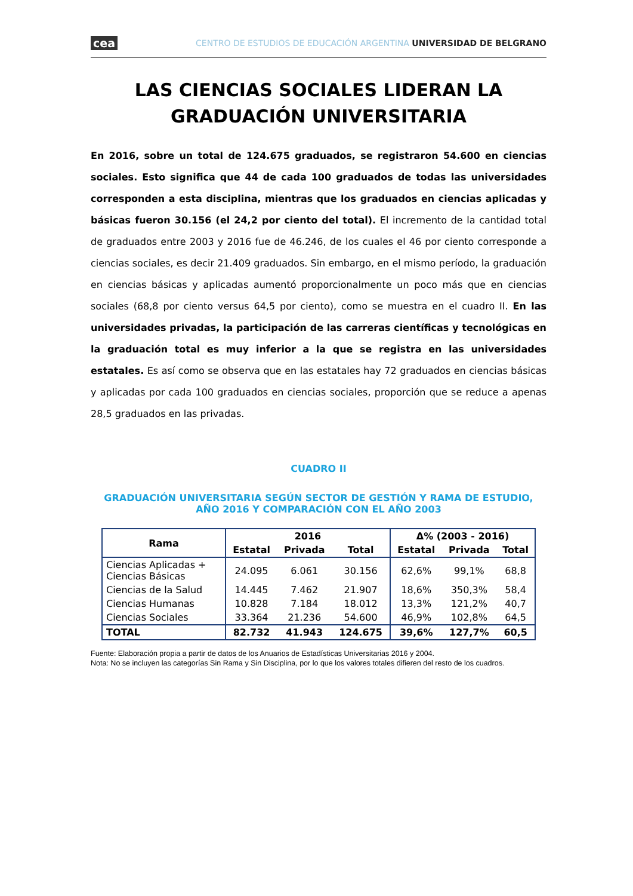cea CENTRO DE ESTUDIOS DE EDUCACIÓN ARGENTINA UNIVERSIDAD DE BELGRANO
LAS CIENCIAS SOCIALES LIDERAN LA GRADUACIÓN UNIVERSITARIA
En 2016, sobre un total de 124.675 graduados, se registraron 54.600 en ciencias sociales. Esto significa que 44 de cada 100 graduados de todas las universidades corresponden a esta disciplina, mientras que los graduados en ciencias aplicadas y básicas fueron 30.156 (el 24,2 por ciento del total). El incremento de la cantidad total de graduados entre 2003 y 2016 fue de 46.246, de los cuales el 46 por ciento corresponde a ciencias sociales, es decir 21.409 graduados. Sin embargo, en el mismo período, la graduación en ciencias básicas y aplicadas aumentó proporcionalmente un poco más que en ciencias sociales (68,8 por ciento versus 64,5 por ciento), como se muestra en el cuadro II. En las universidades privadas, la participación de las carreras científicas y tecnológicas en la graduación total es muy inferior a la que se registra en las universidades estatales. Es así como se observa que en las estatales hay 72 graduados en ciencias básicas y aplicadas por cada 100 graduados en ciencias sociales, proporción que se reduce a apenas 28,5 graduados en las privadas.
CUADRO II
GRADUACIÓN UNIVERSITARIA SEGÚN SECTOR DE GESTIÓN Y RAMA DE ESTUDIO,
AÑO 2016 Y COMPARACIÓN CON EL AÑO 2003
| Rama | 2016 | | | Δ% (2003 - 2016) | | |
| --- | --- | --- | --- | --- | --- | --- |
| | Estatal | Privada | Total | Estatal | Privada | Total |
| Ciencias Aplicadas + Ciencias Básicas | 24.095 | 6.061 | 30.156 | 62,6% | 99,1% | 68,8 |
| Ciencias de la Salud | 14.445 | 7.462 | 21.907 | 18,6% | 350,3% | 58,4 |
| Ciencias Humanas | 10.828 | 7.184 | 18.012 | 13,3% | 121,2% | 40,7 |
| Ciencias Sociales | 33.364 | 21.236 | 54.600 | 46,9% | 102,8% | 64,5 |
| TOTAL | 82.732 | 41.943 | 124.675 | 39,6% | 127,7% | 60,5 |
Fuente: Elaboración propia a partir de datos de los Anuarios de Estadísticas Universitarias 2016 y 2004.
Nota: No se incluyen las categorías Sin Rama y Sin Disciplina, por lo que los valores totales difieren del resto de los cuadros.